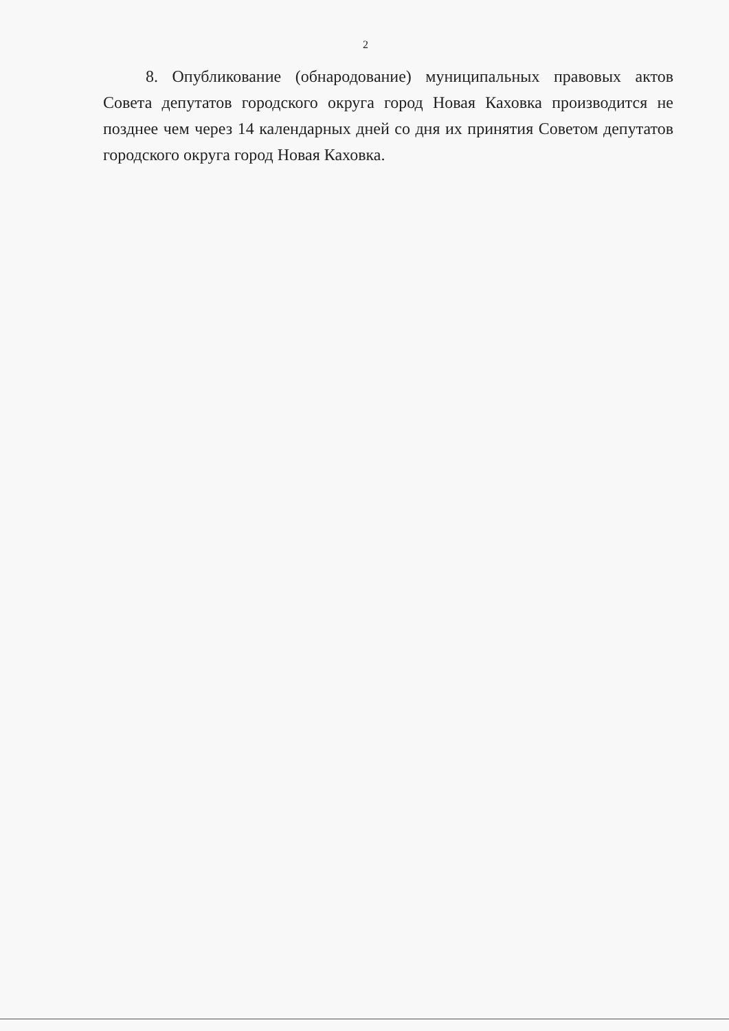2
8. Опубликование (обнародование) муниципальных правовых актов Совета депутатов городского округа город Новая Каховка производится не позднее чем через 14 календарных дней со дня их принятия Советом депутатов городского округа город Новая Каховка.